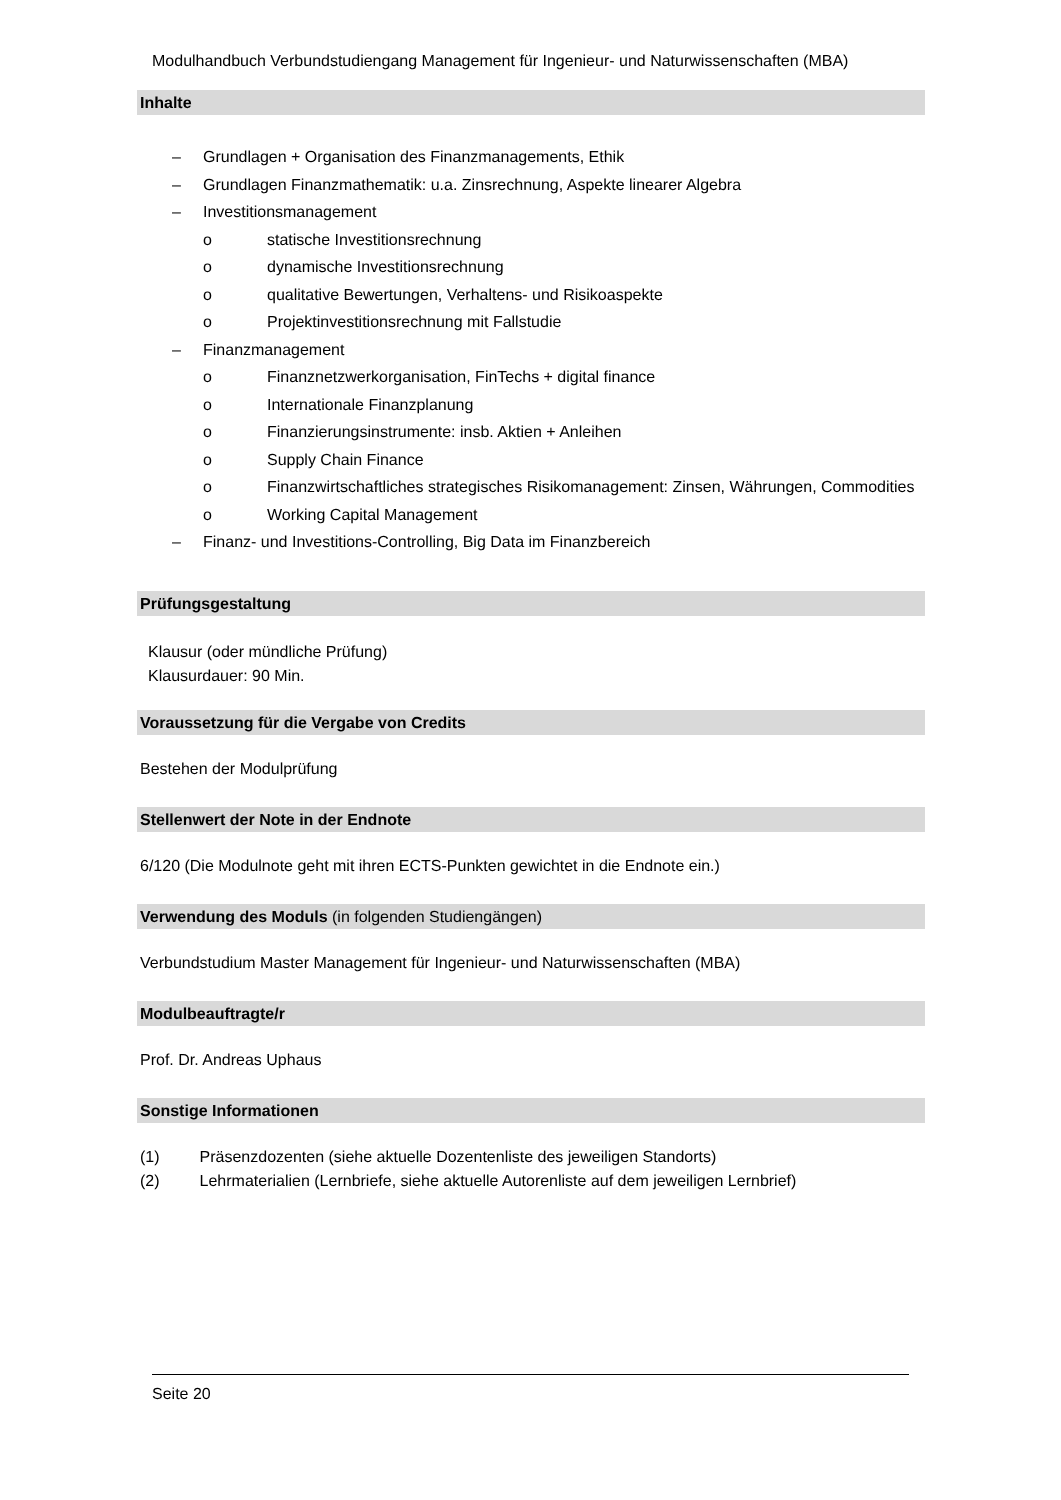Modulhandbuch Verbundstudiengang Management für Ingenieur- und Naturwissenschaften (MBA)
Inhalte
– Grundlagen + Organisation des Finanzmanagements, Ethik
– Grundlagen Finanzmathematik: u.a. Zinsrechnung, Aspekte linearer Algebra
– Investitionsmanagement
o statische Investitionsrechnung
o dynamische Investitionsrechnung
o qualitative Bewertungen, Verhaltens- und Risikoaspekte
o Projektinvestitionsrechnung mit Fallstudie
– Finanzmanagement
o Finanznetzwerkorganisation, FinTechs + digital finance
o Internationale Finanzplanung
o Finanzierungsinstrumente: insb. Aktien + Anleihen
o Supply Chain Finance
o Finanzwirtschaftliches strategisches Risikomanagement: Zinsen, Währungen, Commodities
o Working Capital Management
– Finanz- und Investitions-Controlling, Big Data im Finanzbereich
Prüfungsgestaltung
Klausur (oder mündliche Prüfung)
Klausurdauer: 90 Min.
Voraussetzung für die Vergabe von Credits
Bestehen der Modulprüfung
Stellenwert der Note in der Endnote
6/120 (Die Modulnote geht mit ihren ECTS-Punkten gewichtet in die Endnote ein.)
Verwendung des Moduls (in folgenden Studiengängen)
Verbundstudium Master Management für Ingenieur- und Naturwissenschaften (MBA)
Modulbeauftragte/r
Prof. Dr. Andreas Uphaus
Sonstige Informationen
(1) Präsenzdozenten (siehe aktuelle Dozentenliste des jeweiligen Standorts)
(2) Lehrmaterialien (Lernbriefe, siehe aktuelle Autorenliste auf dem jeweiligen Lernbrief)
Seite 20